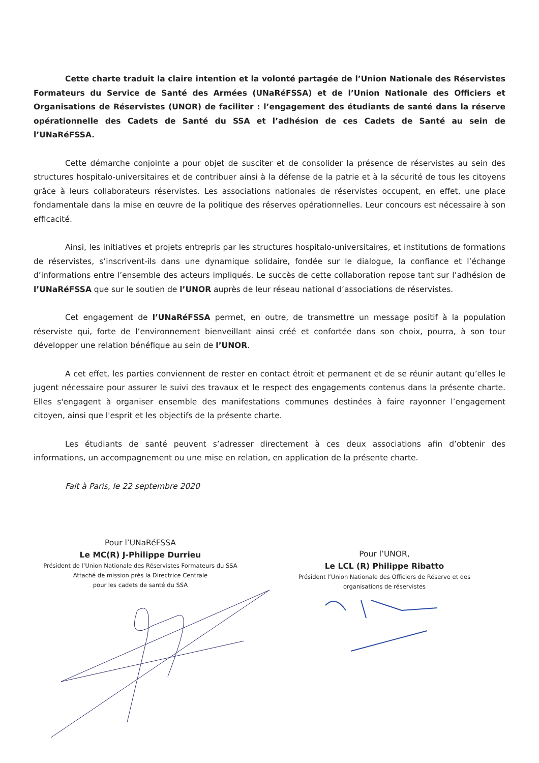Cette charte traduit la claire intention et la volonté partagée de l’Union Nationale des Réservistes Formateurs du Service de Santé des Armées (UNaRéFSSA) et de l’Union Nationale des Officiers et Organisations de Réservistes (UNOR) de faciliter : l’engagement des étudiants de santé dans la réserve opérationnelle des Cadets de Santé du SSA et l’adhésion de ces Cadets de Santé au sein de l’UNaRéFSSA.
Cette démarche conjointe a pour objet de susciter et de consolider la présence de réservistes au sein des structures hospitalo-universitaires et de contribuer ainsi à la défense de la patrie et à la sécurité de tous les citoyens grâce à leurs collaborateurs réservistes. Les associations nationales de réservistes occupent, en effet, une place fondamentale dans la mise en œuvre de la politique des réserves opérationnelles. Leur concours est nécessaire à son efficacité.
Ainsi, les initiatives et projets entrepris par les structures hospitalo-universitaires, et institutions de formations de réservistes, s’inscrivent-ils dans une dynamique solidaire, fondée sur le dialogue, la confiance et l’échange d’informations entre l’ensemble des acteurs impliqués. Le succès de cette collaboration repose tant sur l’adhésion de l’UNaRéFSSA que sur le soutien de l’UNOR auprès de leur réseau national d’associations de réservistes.
Cet engagement de l’UNaRéFSSA permet, en outre, de transmettre un message positif à la population réserviste qui, forte de l’environnement bienveillant ainsi créé et confortée dans son choix, pourra, à son tour développer une relation bénéfique au sein de l’UNOR.
A cet effet, les parties conviennent de rester en contact étroit et permanent et de se réunir autant qu’elles le jugent nécessaire pour assurer le suivi des travaux et le respect des engagements contenus dans la présente charte. Elles s'engagent à organiser ensemble des manifestations communes destinées à faire rayonner l’engagement citoyen, ainsi que l'esprit et les objectifs de la présente charte.
Les étudiants de santé peuvent s’adresser directement à ces deux associations afin d’obtenir des informations, un accompagnement ou une mise en relation, en application de la présente charte.
Fait à Paris, le 22 septembre 2020
Pour l’UNaRéFSSA
Le MC(R) J-Philippe Durrieu
Président de l’Union Nationale des Réservistes Formateurs du SSA
Attaché de mission près la Directrice Centrale
pour les cadets de santé du SSA
Pour l’UNOR,
Le LCL (R) Philippe Ribatto
Président l’Union Nationale des Officiers de Réserve et des
organisations de réservistes